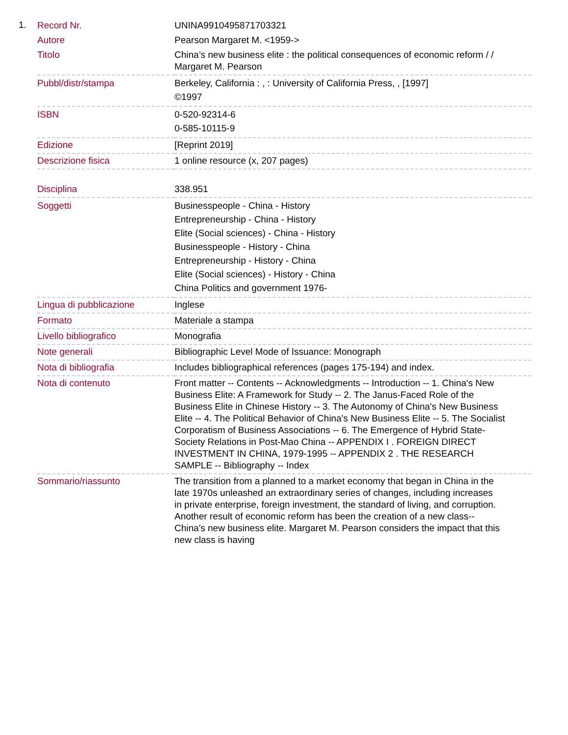1.
| Record Nr. | UNINA9910495871703321 |
| Autore | Pearson Margaret M. <1959-> |
| Titolo | China’s new business elite : the political consequences of economic reform / / Margaret M. Pearson |
| Pubbl/distr/stampa | Berkeley, California : , : University of California Press, , [1997] ©1997 |
| ISBN | 0-520-92314-6 0-585-10115-9 |
| Edizione | [Reprint 2019] |
| Descrizione fisica | 1 online resource (x, 207 pages) |
| Disciplina | 338.951 |
| Soggetti | Businesspeople - China - History Entrepreneurship - China - History Elite (Social sciences) - China - History Businesspeople - History - China Entrepreneurship - History - China Elite (Social sciences) - History - China China Politics and government 1976- |
| Lingua di pubblicazione | Inglese |
| Formato | Materiale a stampa |
| Livello bibliografico | Monografia |
| Note generali | Bibliographic Level Mode of Issuance: Monograph |
| Nota di bibliografia | Includes bibliographical references (pages 175-194) and index. |
| Nota di contenuto | Front matter -- Contents -- Acknowledgments -- Introduction -- 1. China's New Business Elite: A Framework for Study -- 2. The Janus-Faced Role of the Business Elite in Chinese History -- 3. The Autonomy of China's New Business Elite -- 4. The Political Behavior of China's New Business Elite -- 5. The Socialist Corporatism of Business Associations -- 6. The Emergence of Hybrid State-Society Relations in Post-Mao China -- APPENDIX I . FOREIGN DIRECT INVESTMENT IN CHINA, 1979-1995 -- APPENDIX 2 . THE RESEARCH SAMPLE -- Bibliography -- Index |
| Sommario/riassunto | The transition from a planned to a market economy that began in China in the late 1970s unleashed an extraordinary series of changes, including increases in private enterprise, foreign investment, the standard of living, and corruption. Another result of economic reform has been the creation of a new class--China's new business elite. Margaret M. Pearson considers the impact that this new class is having |